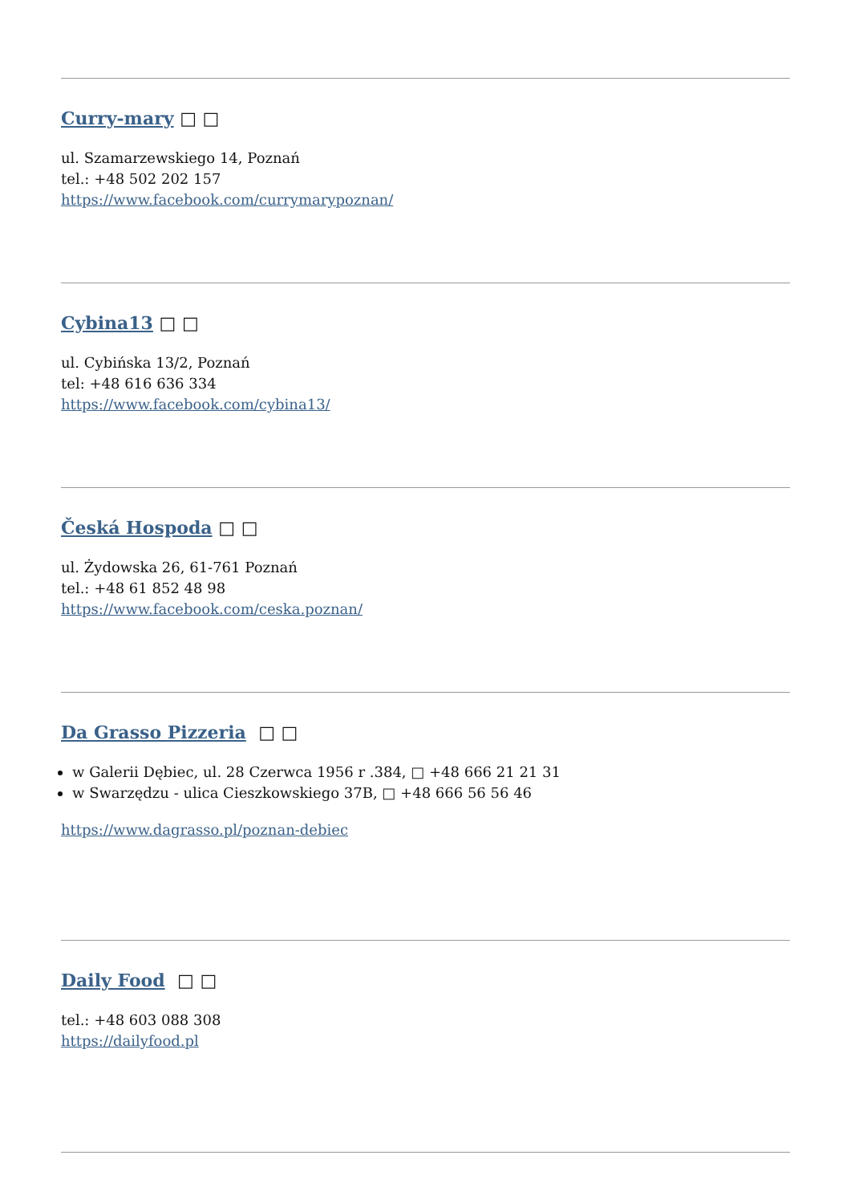Curry-mary □ □
ul. Szamarzewskiego 14, Poznań
tel.: +48 502 202 157
https://www.facebook.com/currymarypoznan/
Cybina13 □ □
ul. Cybińska 13/2, Poznań
tel: +48 616 636 334
https://www.facebook.com/cybina13/
Česká Hospoda □ □
ul. Żydowska 26, 61-761 Poznań
tel.: +48 61 852 48 98
https://www.facebook.com/ceska.poznan/
Da Grasso Pizzeria □ □
w Galerii Dębiec, ul. 28 Czerwca 1956 r .384, □ +48 666 21 21 31
w Swarzędzu - ulica Cieszkowskiego 37B, □ +48 666 56 56 46
https://www.dagrasso.pl/poznan-debiec
Daily Food □ □
tel.: +48 603 088 308
https://dailyfood.pl